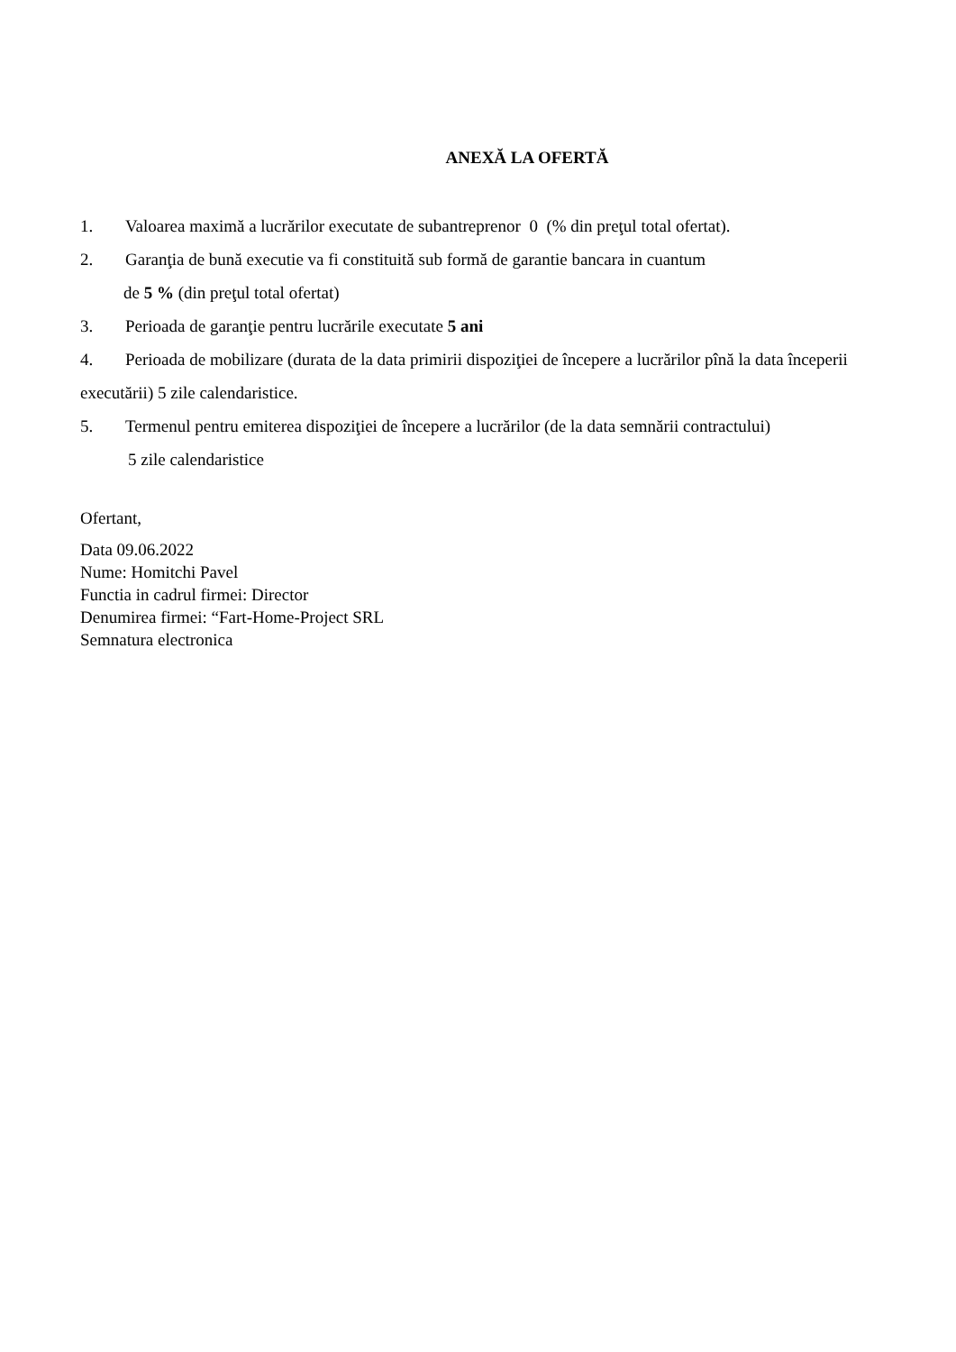ANEXĂ LA OFERTĂ
1. Valoarea maximă a lucrărilor executate de subantreprenor 0 (% din preţul total ofertat).
2. Garanţia de bună executie va fi constituită sub formă de garantie bancara in cuantum
de 5 % (din preţul total ofertat)
3. Perioada de garanţie pentru lucrările executate 5 ani
4. Perioada de mobilizare (durata de la data primirii dispoziţiei de începere a lucrărilor pînă la data începerii executării) 5 zile calendaristice.
5. Termenul pentru emiterea dispoziţiei de începere a lucrărilor (de la data semnării contractului)
5 zile calendaristice
Ofertant,
Data 09.06.2022
Nume: Homitchi Pavel
Functia in cadrul firmei: Director
Denumirea firmei: “Fart-Home-Project SRL
Semnatura electronica